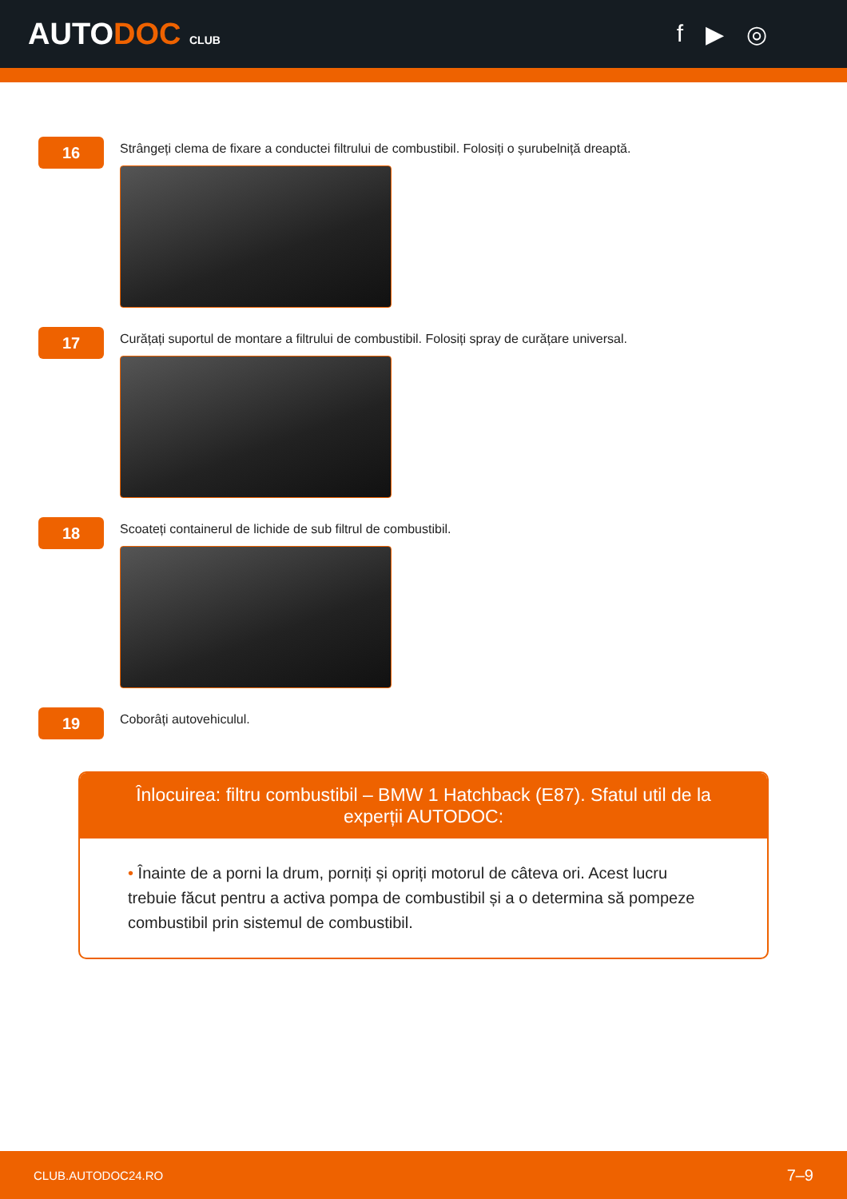AUTODOC CLUB
f ▶ ◎
16
Strângeți clema de fixare a conductei filtrului de combustibil. Folosiți o șurubelniță dreaptă.
17
Curățați suportul de montare a filtrului de combustibil. Folosiți spray de curățare universal.
18
Scoateți containerul de lichide de sub filtrul de combustibil.
19
Coborâți autovehiculul.
Înlocuirea: filtru combustibil – BMW 1 Hatchback (E87). Sfatul util de la experții AUTODOC:
• Înainte de a porni la drum, porniți și opriți motorul de câteva ori. Acest lucru trebuie făcut pentru a activa pompa de combustibil și a o determina să pompeze combustibil prin sistemul de combustibil.
CLUB.AUTODOC24.RO 7–9